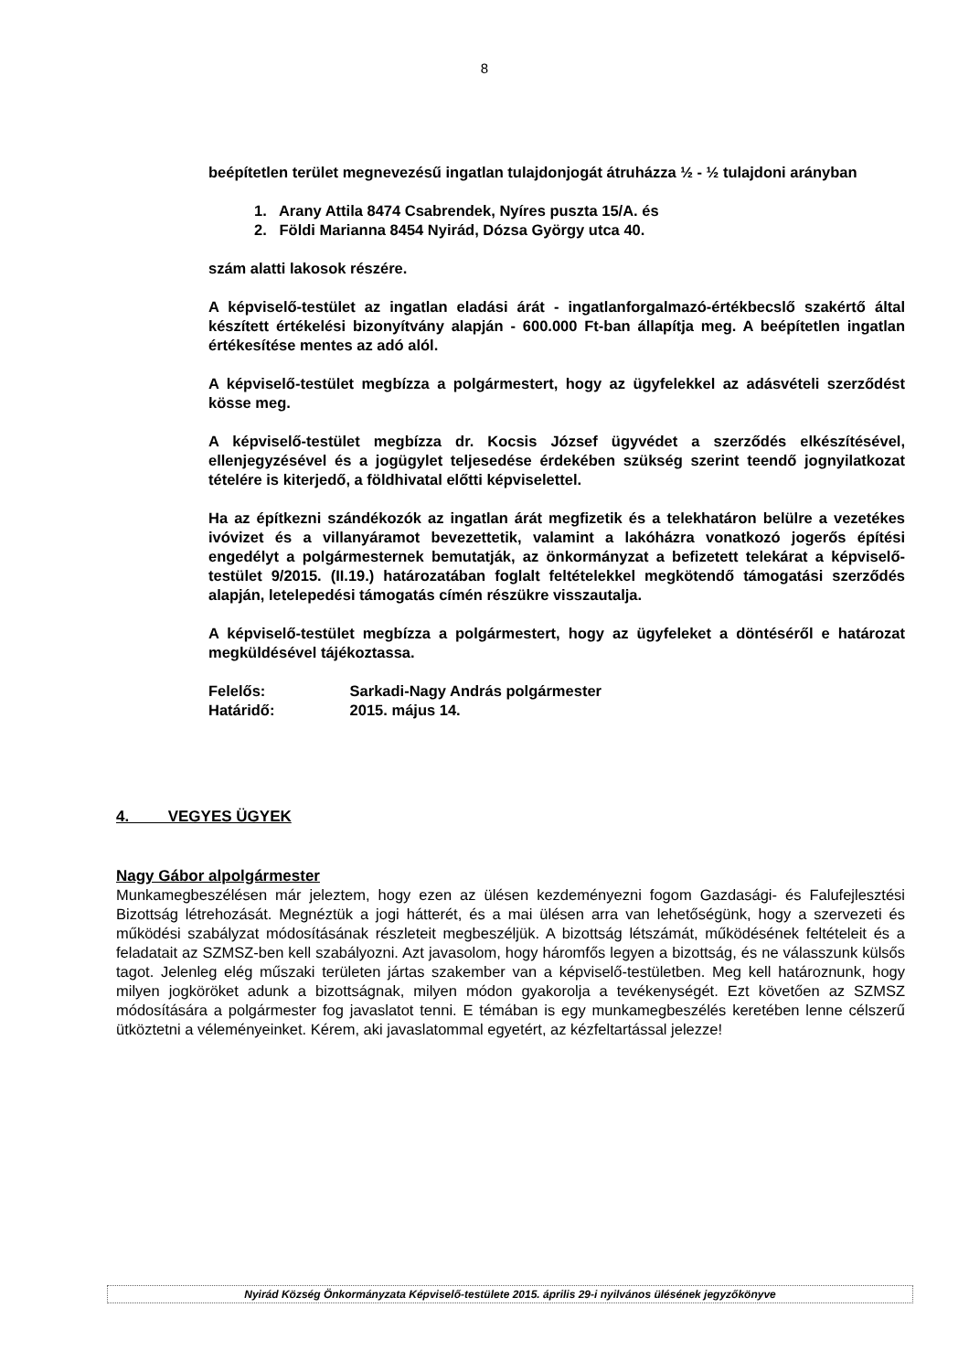8
beépítetlen terület megnevezésű ingatlan tulajdonjogát átruházza ½ - ½ tulajdoni arányban
1. Arany Attila 8474 Csabrendek, Nyíres puszta 15/A. és
2. Földi Marianna 8454 Nyirád, Dózsa György utca 40.
szám alatti lakosok részére.
A képviselő-testület az ingatlan eladási árát - ingatlanforgalmazó-értékbecslő szakértő által készített értékelési bizonyítvány alapján - 600.000 Ft-ban állapítja meg. A beépítetlen ingatlan értékesítése mentes az adó alól.
A képviselő-testület megbízza a polgármestert, hogy az ügyfelekkel az adásvételi szerződést kösse meg.
A képviselő-testület megbízza dr. Kocsis József ügyvédet a szerződés elkészítésével, ellenjegyzésével és a jogügylet teljesedése érdekében szükség szerint teendő jognyilatkozat tételére is kiterjedő, a földhivatal előtti képviselettel.
Ha az építkezni szándékozók az ingatlan árát megfizetik és a telekhatáron belülre a vezetékes ivóvizet és a villanyáramot bevezettetik, valamint a lakóházra vonatkozó jogerős építési engedélyt a polgármesternek bemutatják, az önkormányzat a befizetett telekárat a képviselő-testület 9/2015. (II.19.) határozatában foglalt feltételekkel megkötendő támogatási szerződés alapján, letelepedési támogatás címén részükre visszautalja.
A képviselő-testület megbízza a polgármestert, hogy az ügyfeleket a döntéséről e határozat megküldésével tájékoztassa.
Felelős: Sarkadi-Nagy András polgármester
Határidő: 2015. május 14.
4. VEGYES ÜGYEK
Nagy Gábor alpolgármester
Munkamegbeszélésen már jeleztem, hogy ezen az ülésen kezdeményezni fogom Gazdasági- és Falufejlesztési Bizottság létrehozását. Megnéztük a jogi hátterét, és a mai ülésen arra van lehetőségünk, hogy a szervezeti és működési szabályzat módosításának részleteit megbeszéljük. A bizottság létszámát, működésének feltételeit és a feladatait az SZMSZ-ben kell szabályozni. Azt javasolom, hogy háromfős legyen a bizottság, és ne válasszunk külsős tagot. Jelenleg elég műszaki területen jártas szakember van a képviselő-testületben. Meg kell határoznunk, hogy milyen jogköröket adunk a bizottságnak, milyen módon gyakorolja a tevékenységét. Ezt követően az SZMSZ módosítására a polgármester fog javaslatot tenni. E témában is egy munkamegbeszélés keretében lenne célszerű ütköztetni a véleményeinket. Kérem, aki javaslatommal egyetért, az kézfeltartással jelezze!
Nyirád Község Önkormányzata Képviselő-testülete 2015. április 29-i nyilvános ülésének jegyzőkönyve